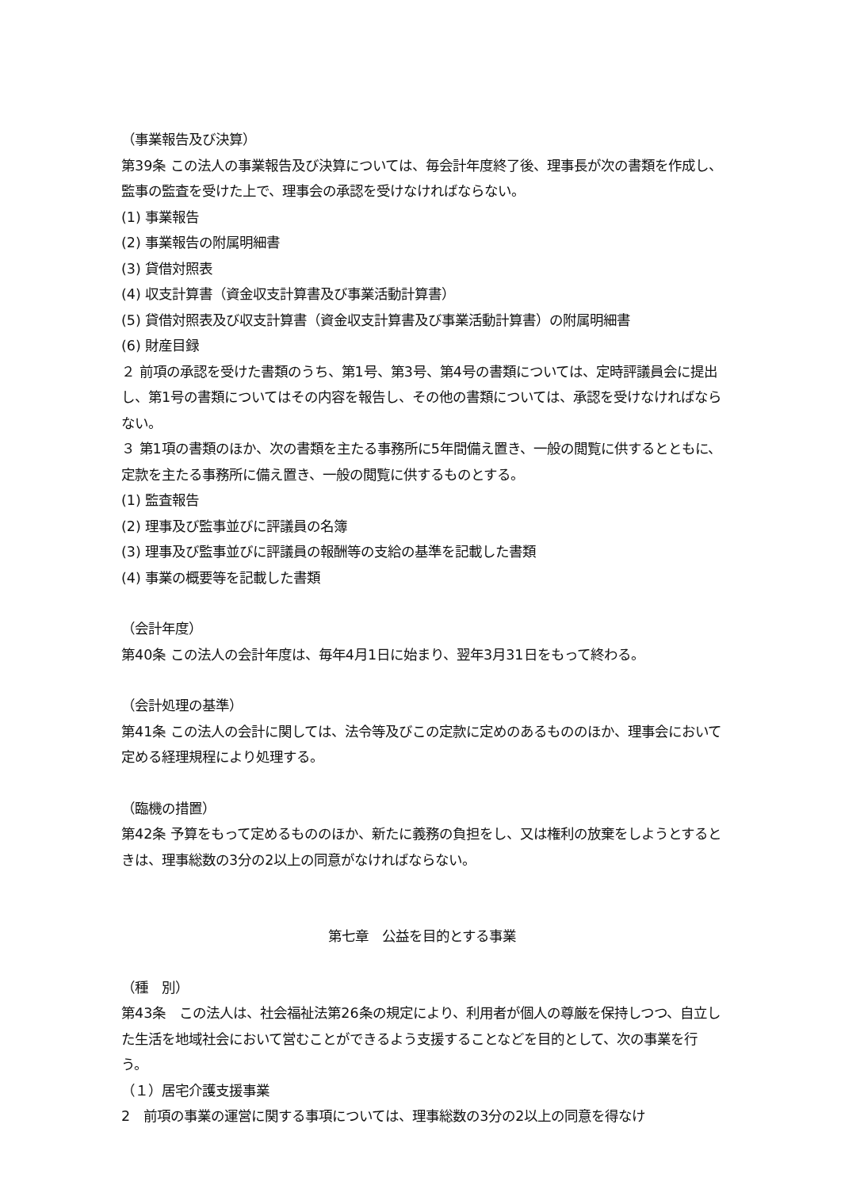（事業報告及び決算）
第39条 この法人の事業報告及び決算については、毎会計年度終了後、理事長が次の書類を作成し、監事の監査を受けた上で、理事会の承認を受けなければならない。
(1) 事業報告
(2) 事業報告の附属明細書
(3) 貸借対照表
(4) 収支計算書（資金収支計算書及び事業活動計算書）
(5) 貸借対照表及び収支計算書（資金収支計算書及び事業活動計算書）の附属明細書
(6) 財産目録
２ 前項の承認を受けた書類のうち、第1号、第3号、第4号の書類については、定時評議員会に提出し、第1号の書類についてはその内容を報告し、その他の書類については、承認を受けなければならない。
３ 第1項の書類のほか、次の書類を主たる事務所に5年間備え置き、一般の閲覧に供するとともに、定款を主たる事務所に備え置き、一般の閲覧に供するものとする。
(1) 監査報告
(2) 理事及び監事並びに評議員の名簿
(3) 理事及び監事並びに評議員の報酬等の支給の基準を記載した書類
(4) 事業の概要等を記載した書類
（会計年度）
第40条 この法人の会計年度は、毎年4月1日に始まり、翌年3月31日をもって終わる。
（会計処理の基準）
第41条 この法人の会計に関しては、法令等及びこの定款に定めのあるもののほか、理事会において定める経理規程により処理する。
（臨機の措置）
第42条 予算をもって定めるもののほか、新たに義務の負担をし、又は権利の放棄をしようとするときは、理事総数の3分の2以上の同意がなければならない。
第七章　公益を目的とする事業
（種　別）
第43条　この法人は、社会福祉法第26条の規定により、利用者が個人の尊厳を保持しつつ、自立した生活を地域社会において営むことができるよう支援することなどを目的として、次の事業を行う。
（１）居宅介護支援事業
2　前項の事業の運営に関する事項については、理事総数の3分の2以上の同意を得なけ